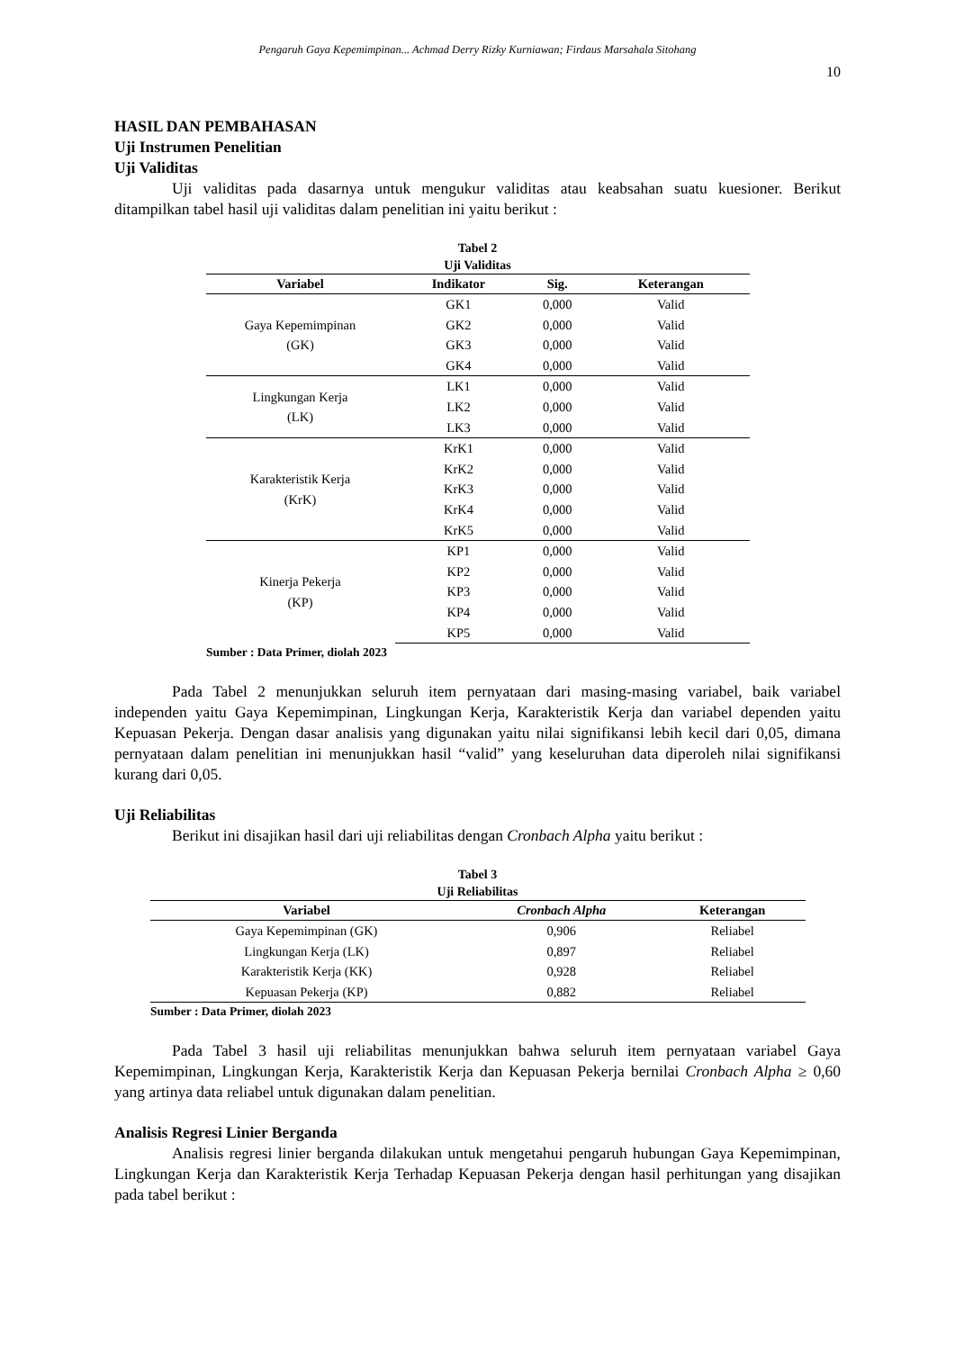Pengaruh Gaya Kepemimpinan... Achmad Derry Rizky Kurniawan; Firdaus Marsahala Sitohang
10
HASIL DAN PEMBAHASAN
Uji Instrumen Penelitian
Uji Validitas
Uji validitas pada dasarnya untuk mengukur validitas atau keabsahan suatu kuesioner. Berikut ditampilkan tabel hasil uji validitas dalam penelitian ini yaitu berikut :
Tabel 2
Uji Validitas
| Variabel | Indikator | Sig. | Keterangan |
| --- | --- | --- | --- |
| Gaya Kepemimpinan (GK) | GK1 | 0,000 | Valid |
| | GK2 | 0,000 | Valid |
| | GK3 | 0,000 | Valid |
| | GK4 | 0,000 | Valid |
| Lingkungan Kerja (LK) | LK1 | 0,000 | Valid |
| | LK2 | 0,000 | Valid |
| | LK3 | 0,000 | Valid |
| Karakteristik Kerja (KrK) | KrK1 | 0,000 | Valid |
| | KrK2 | 0,000 | Valid |
| | KrK3 | 0,000 | Valid |
| | KrK4 | 0,000 | Valid |
| | KrK5 | 0,000 | Valid |
| Kinerja Pekerja (KP) | KP1 | 0,000 | Valid |
| | KP2 | 0,000 | Valid |
| | KP3 | 0,000 | Valid |
| | KP4 | 0,000 | Valid |
| | KP5 | 0,000 | Valid |
Sumber : Data Primer, diolah 2023
Pada Tabel 2 menunjukkan seluruh item pernyataan dari masing-masing variabel, baik variabel independen yaitu Gaya Kepemimpinan, Lingkungan Kerja, Karakteristik Kerja dan variabel dependen yaitu Kepuasan Pekerja. Dengan dasar analisis yang digunakan yaitu nilai signifikansi lebih kecil dari 0,05, dimana pernyataan dalam penelitian ini menunjukkan hasil “valid” yang keseluruhan data diperoleh nilai signifikansi kurang dari 0,05.
Uji Reliabilitas
Berikut ini disajikan hasil dari uji reliabilitas dengan Cronbach Alpha yaitu berikut :
Tabel 3
Uji Reliabilitas
| Variabel | Cronbach Alpha | Keterangan |
| --- | --- | --- |
| Gaya Kepemimpinan (GK) | 0,906 | Reliabel |
| Lingkungan Kerja (LK) | 0,897 | Reliabel |
| Karakteristik Kerja (KK) | 0,928 | Reliabel |
| Kepuasan Pekerja (KP) | 0,882 | Reliabel |
Sumber : Data Primer, diolah 2023
Pada Tabel 3 hasil uji reliabilitas menunjukkan bahwa seluruh item pernyataan variabel Gaya Kepemimpinan, Lingkungan Kerja, Karakteristik Kerja dan Kepuasan Pekerja bernilai Cronbach Alpha ≥ 0,60 yang artinya data reliabel untuk digunakan dalam penelitian.
Analisis Regresi Linier Berganda
Analisis regresi linier berganda dilakukan untuk mengetahui pengaruh hubungan Gaya Kepemimpinan, Lingkungan Kerja dan Karakteristik Kerja Terhadap Kepuasan Pekerja dengan hasil perhitungan yang disajikan pada tabel berikut :